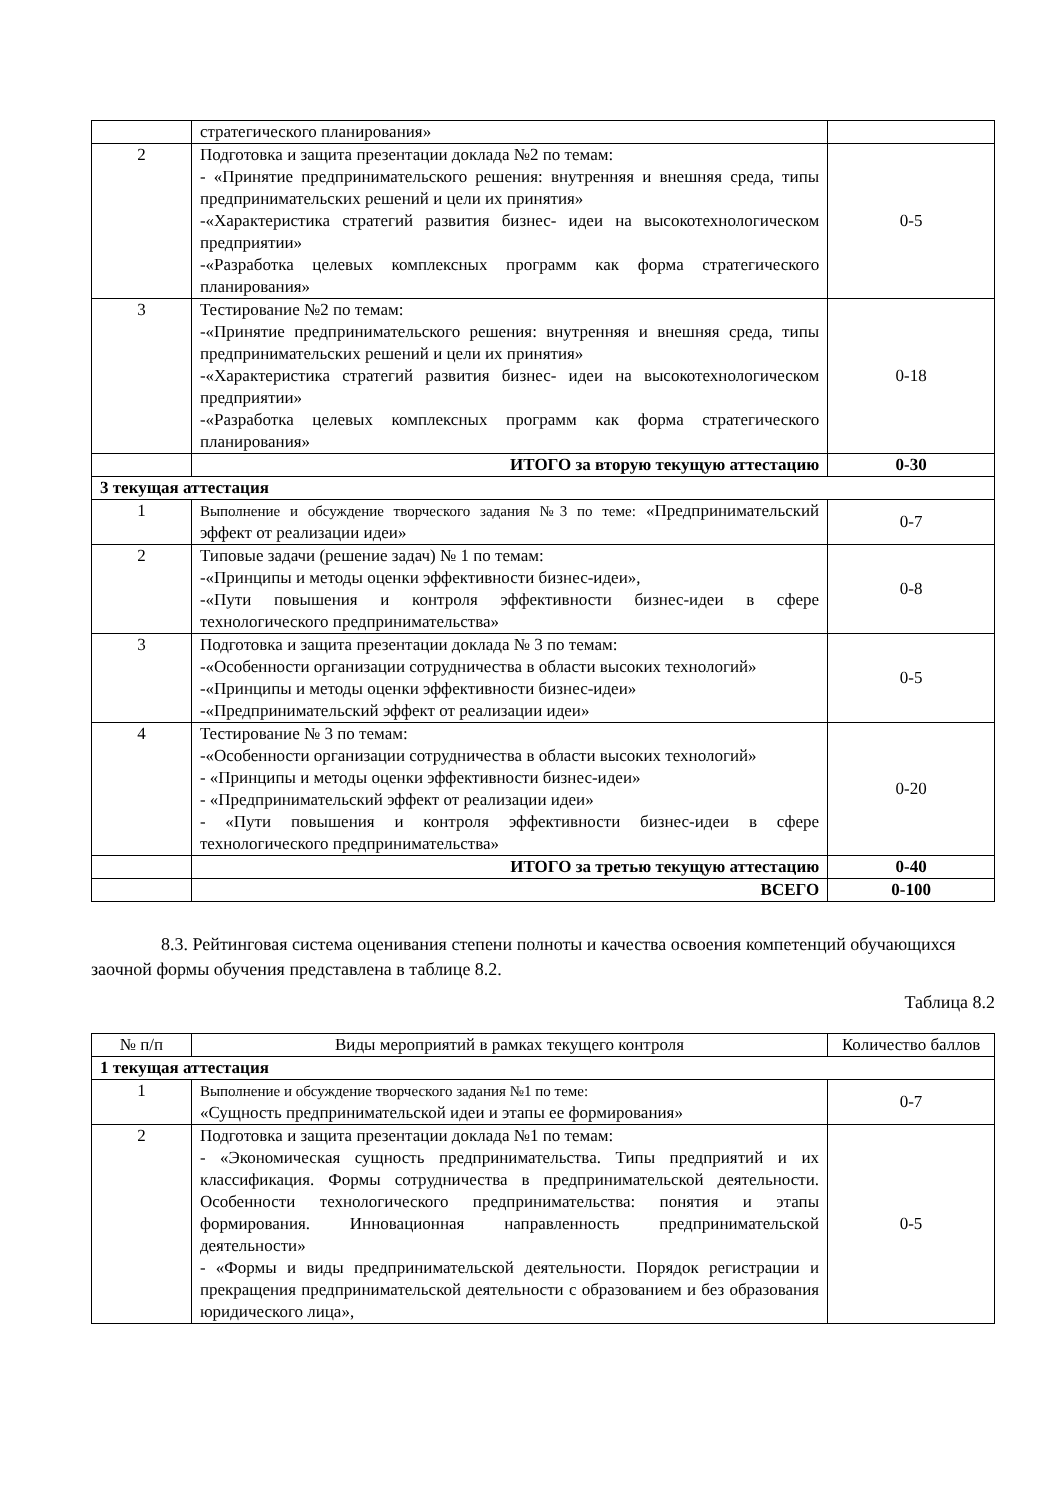| | стратегического планирования» | |
| 2 | Подготовка и защита презентации доклада №2 по темам: - «Принятие предпринимательского решения: внутренняя и внешняя среда, типы предпринимательских решений и цели их принятия» -«Характеристика стратегий развития бизнес- идеи на высокотехнологическом предприятии» -«Разработка целевых комплексных программ как форма стратегического планирования» | 0-5 |
| 3 | Тестирование №2 по темам: -«Принятие предпринимательского решения: внутренняя и внешняя среда, типы предпринимательских решений и цели их принятия» -«Характеристика стратегий развития бизнес- идеи на высокотехнологическом предприятии» -«Разработка целевых комплексных программ как форма стратегического планирования» | 0-18 |
| | ИТОГО за вторую текущую аттестацию | 0-30 |
| 3 текущая аттестация | | |
| 1 | Выполнение и обсуждение творческого задания №3 по теме: «Предпринимательский эффект от реализации идеи» | 0-7 |
| 2 | Типовые задачи (решение задач) № 1 по темам: -«Принципы и методы оценки эффективности бизнес-идеи», -«Пути повышения и контроля эффективности бизнес-идеи в сфере технологического предпринимательства» | 0-8 |
| 3 | Подготовка и защита презентации доклада № 3 по темам: -«Особенности организации сотрудничества в области высоких технологий» -«Принципы и методы оценки эффективности бизнес-идеи» -«Предпринимательский эффект от реализации идеи» | 0-5 |
| 4 | Тестирование № 3 по темам: -«Особенности организации сотрудничества в области высоких технологий» - «Принципы и методы оценки эффективности бизнес-идеи» - «Предпринимательский эффект от реализации идеи» - «Пути повышения и контроля эффективности бизнес-идеи в сфере технологического предпринимательства» | 0-20 |
| | ИТОГО за третью текущую аттестацию | 0-40 |
| | ВСЕГО | 0-100 |
8.3. Рейтинговая система оценивания степени полноты и качества освоения компетенций обучающихся заочной формы обучения представлена в таблице 8.2.
Таблица 8.2
| № п/п | Виды мероприятий в рамках текущего контроля | Количество баллов |
| 1 текущая аттестация | | |
| 1 | Выполнение и обсуждение творческого задания №1 по теме: «Сущность предпринимательской идеи и этапы ее формирования» | 0-7 |
| 2 | Подготовка и защита презентации доклада №1 по темам: - «Экономическая сущность предпринимательства. Типы предприятий и их классификация. Формы сотрудничества в предпринимательской деятельности. Особенности технологического предпринимательства: понятия и этапы формирования. Инновационная направленность предпринимательской деятельности» - «Формы и виды предпринимательской деятельности. Порядок регистрации и прекращения предпринимательской деятельности с образованием и без образования юридического лица», | 0-5 |